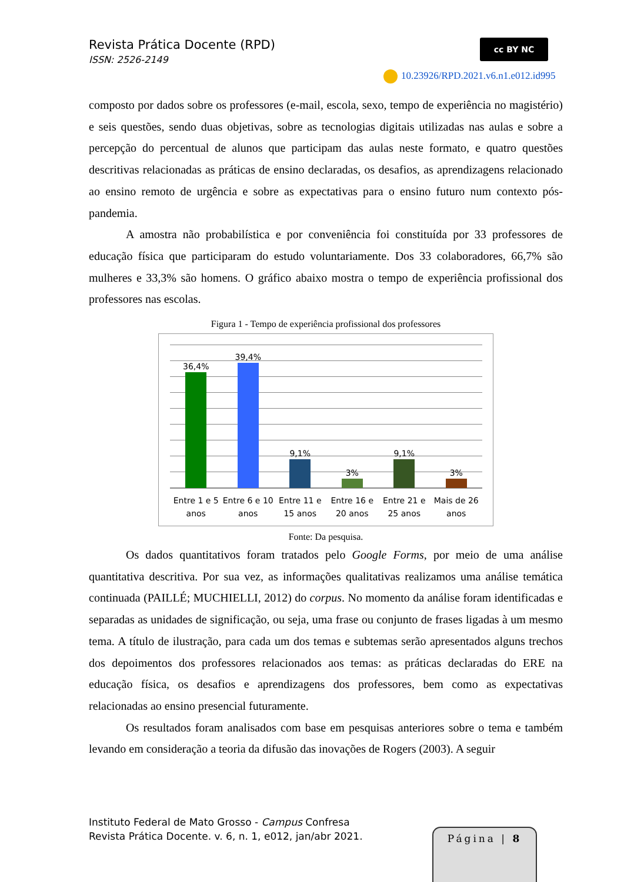Revista Prática Docente (RPD)
ISSN: 2526-2149
cc BY NC
10.23926/RPD.2021.v6.n1.e012.id995
composto por dados sobre os professores (e-mail, escola, sexo, tempo de experiência no magistério) e seis questões, sendo duas objetivas, sobre as tecnologias digitais utilizadas nas aulas e sobre a percepção do percentual de alunos que participam das aulas neste formato, e quatro questões descritivas relacionadas as práticas de ensino declaradas, os desafios, as aprendizagens relacionado ao ensino remoto de urgência e sobre as expectativas para o ensino futuro num contexto pós-pandemia.
A amostra não probabilística e por conveniência foi constituída por 33 professores de educação física que participaram do estudo voluntariamente. Dos 33 colaboradores, 66,7% são mulheres e 33,3% são homens. O gráfico abaixo mostra o tempo de experiência profissional dos professores nas escolas.
Figura 1 - Tempo de experiência profissional dos professores
36,4% 39,4% 9,1% 3% 9,1% 3%
Entre 1 e 5 anos Entre 6 e 10 anos Entre 11 e 15 anos Entre 16 e 20 anos Entre 21 e 25 anos Mais de 26 anos
Fonte: Da pesquisa.
Os dados quantitativos foram tratados pelo Google Forms, por meio de uma análise quantitativa descritiva. Por sua vez, as informações qualitativas realizamos uma análise temática continuada (PAILLÉ; MUCHIELLI, 2012) do corpus. No momento da análise foram identificadas e separadas as unidades de significação, ou seja, uma frase ou conjunto de frases ligadas à um mesmo tema. A título de ilustração, para cada um dos temas e subtemas serão apresentados alguns trechos dos depoimentos dos professores relacionados aos temas: as práticas declaradas do ERE na educação física, os desafios e aprendizagens dos professores, bem como as expectativas relacionadas ao ensino presencial futuramente.
Os resultados foram analisados com base em pesquisas anteriores sobre o tema e também levando em consideração a teoria da difusão das inovações de Rogers (2003). A seguir
Instituto Federal de Mato Grosso - Campus Confresa
Revista Prática Docente. v. 6, n. 1, e012, jan/abr 2021.
Página | 8